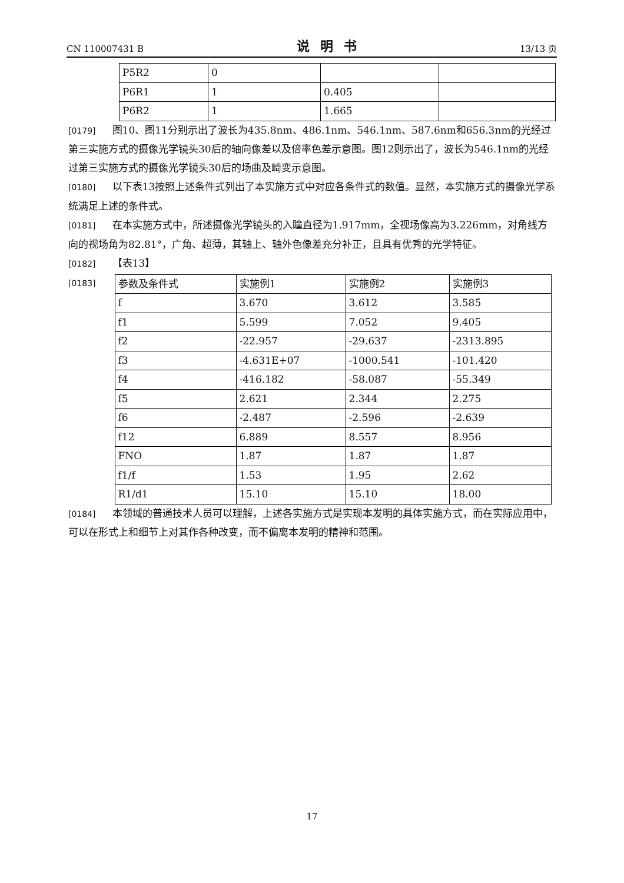CN 110007431 B 说明书 13/13 页
| P5R2 | 0 | | |
| P6R1 | 1 | 0.405 | |
| P6R2 | 1 | 1.665 | |
[0179] 图10、图11分别示出了波长为435.8nm、486.1nm、546.1nm、587.6nm和656.3nm的光经过第三实施方式的摄像光学镜头30后的轴向像差以及倍率色差示意图。图12则示出了，波长为546.1nm的光经过第三实施方式的摄像光学镜头30后的场曲及畸变示意图。
[0180] 以下表13按照上述条件式列出了本实施方式中对应各条件式的数值。显然，本实施方式的摄像光学系统满足上述的条件式。
[0181] 在本实施方式中，所述摄像光学镜头的入瞳直径为1.917mm，全视场像高为3.226mm，对角线方向的视场角为82.81°，广角、超薄，其轴上、轴外色像差充分补正，且具有优秀的光学特征。
[0182] 【表13】
[0183]
| 参数及条件式 | 实施例1 | 实施例2 | 实施例3 |
| f | 3.670 | 3.612 | 3.585 |
| f1 | 5.599 | 7.052 | 9.405 |
| f2 | -22.957 | -29.637 | -2313.895 |
| f3 | -4.631E+07 | -1000.541 | -101.420 |
| f4 | -416.182 | -58.087 | -55.349 |
| f5 | 2.621 | 2.344 | 2.275 |
| f6 | -2.487 | -2.596 | -2.639 |
| f12 | 6.889 | 8.557 | 8.956 |
| FNO | 1.87 | 1.87 | 1.87 |
| f1/f | 1.53 | 1.95 | 2.62 |
| R1/d1 | 15.10 | 15.10 | 18.00 |
[0184] 本领域的普通技术人员可以理解，上述各实施方式是实现本发明的具体实施方式，而在实际应用中，可以在形式上和细节上对其作各种改变，而不偏离本发明的精神和范围。
17